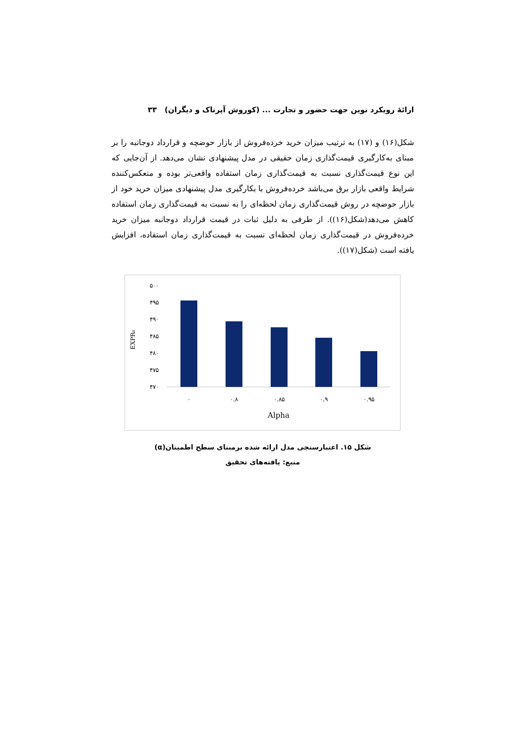ارائهٔ رویکرد نوین جهت حضور و تجارت ... (کوروش آپرناک و دیگران) ۳۳
شکل(۱۶) و (۱۷) به ترتیب میزان خرید خرده‌فروش از بازار حوضچه و قرارداد دوجانبه را بر مبنای به‌کارگیری قیمت‌گذاری زمان حقیقی در مدل پیشنهادی نشان می‌دهد. از آن‌جایی که این نوع قیمت‌گذاری نسبت به قیمت‌گذاری زمان استفاده واقعی‌تر بوده و منعکس‌کننده شرایط واقعی بازار برق می‌باشد خرده‌فروش با بکارگیری مدل پیشنهادی میزان خرید خود از بازار حوضچه در روش قیمت‌گذاری زمان لحظه‌ای را به نسبت به قیمت‌گذاری زمان استفاده کاهش می‌دهد(شکل(۱۶)). از طرفی به دلیل ثبات در قیمت قرارداد دوجانبه میزان خرید خرده‌فروش در قیمت‌گذاری زمان لحظه‌ای نسبت به قیمت‌گذاری زمان استفاده، افزایش یافته است (شکل(۱۷)).
EXPR₀
۵۰۰
۴۹۵
۴۹۰
۴۸۵
۴۸۰
۴۷۵
۴۷۰
۰
۰.۸
۰.۸۵
۰.۹
۰.۹۵
Alpha
شکل ۱۵. اعتبارسنجی مدل ارائه شده برمبنای سطح اطمینان(α)
منبع: یافته‌های تحقیق